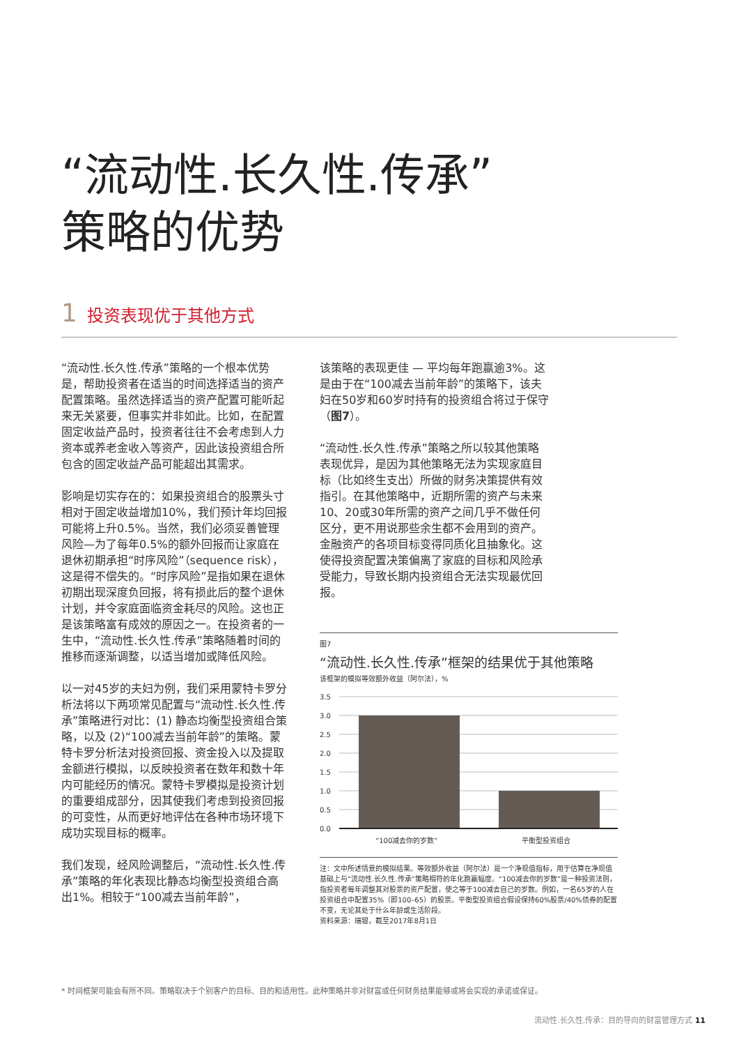“流动性.长久性.传承”
策略的优势
1 投资表现优于其他方式
“流动性.长久性.传承”策略的一个根本优势是，帮助投资者在适当的时间选择适当的资产配置策略。虽然选择适当的资产配置可能听起来无关紧要，但事实并非如此。比如，在配置固定收益产品时，投资者往往不会考虑到人力资本或养老金收入等资产，因此该投资组合所包含的固定收益产品可能超出其需求。
影响是切实存在的：如果投资组合的股票头寸相对于固定收益增加10%，我们预计年均回报可能将上升0.5%。当然，我们必须妥善管理风险—为了每年0.5%的额外回报而让家庭在退休初期承担“时序风险”（sequence risk），这是得不偿失的。“时序风险”是指如果在退休初期出现深度负回报，将有损此后的整个退休计划，并令家庭面临资金耗尽的风险。这也正是该策略富有成效的原因之一。在投资者的一生中，“流动性.长久性.传承”策略随着时间的推移而逐渐调整，以适当增加或降低风险。
以一对45岁的夫妇为例，我们采用蒙特卡罗分析法将以下两项常见配置与“流动性.长久性.传承”策略进行对比：(1) 静态均衡型投资组合策略，以及 (2)“100减去当前年龄”的策略。蒙特卡罗分析法对投资回报、资金投入以及提取金额进行模拟，以反映投资者在数年和数十年内可能经历的情况。蒙特卡罗模拟是投资计划的重要组成部分，因其使我们考虑到投资回报的可变性，从而更好地评估在各种市场环境下成功实现目标的概率。
我们发现，经风险调整后，“流动性.长久性.传承”策略的年化表现比静态均衡型投资组合高出1%。相较于“100减去当前年龄”，
该策略的表现更佳 — 平均每年跑赢逾3%。这是由于在“100减去当前年龄”的策略下，该夫妇在50岁和60岁时持有的投资组合将过于保守（图7）。
“流动性.长久性.传承”策略之所以较其他策略表现优异，是因为其他策略无法为实现家庭目标（比如终生支出）所做的财务决策提供有效指引。在其他策略中，近期所需的资产与未来10、20或30年所需的资产之间几乎不做任何区分，更不用说那些余生都不会用到的资产。金融资产的各项目标变得同质化且抽象化。这使得投资配置决策偏离了家庭的目标和风险承受能力，导致长期内投资组合无法实现最优回报。
图7
“流动性.长久性.传承”框架的结果优于其他策略
该框架的模拟等效额外收益（阿尔法），%
3.5
3.0
2.5
2.0
1.5
1.0
0.5
0.0
“100减去你的岁数”
平衡型投资组合
注：文中所述情景的模拟结果。等效额外收益（阿尔法）是一个净现值指标，用于估算在净现值基础上与“流动性.长久性.传承”策略相符的年化跑赢幅度。“100减去你的岁数”是一种投资法则，指投资者每年调整其对股票的资产配置，使之等于100减去自己的岁数。例如，一名65岁的人在投资组合中配置35%（即100–65）的股票。平衡型投资组合假设保持60%股票/40%债券的配置不变，无论其处于什么年龄或生活阶段。
资料来源：瑞银，截至2017年8月1日
* 时间框架可能会有所不同。策略取决于个别客户的目标、目的和适用性。此种策略并非对财富或任何财务结果能够或将会实现的承诺或保证。
流动性.长久性.传承：目的导向的财富管理方式 11